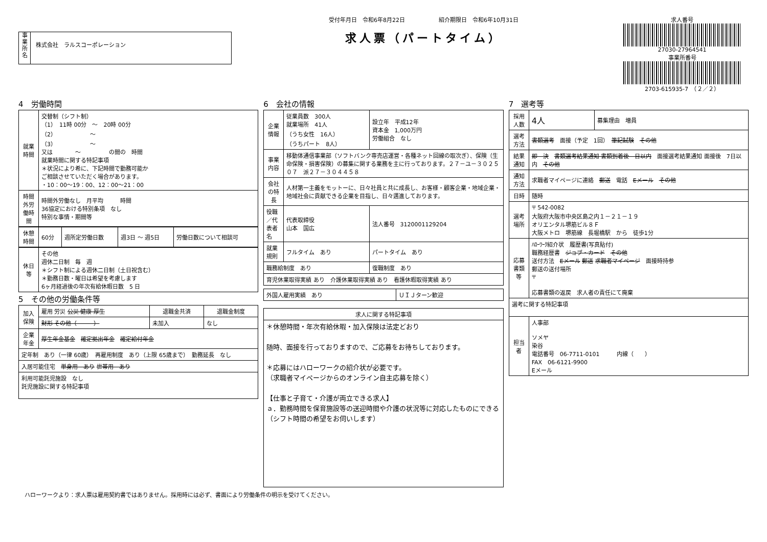事
業
所
名
株式会社　ラルスコーポレーション
受付年月日　令和6年8月22日　　　　　　紹介期限日　令和6年10月31日
求人票（パートタイム）
求人番号
27030-27964541
事業所番号
2703-615935-7　（２／２）
4　労働時間
| 就業時間 | 交替制（シフト制） （1） 11時 00分 ～ 20時 00分 （2） ～ （3） ～ 又は ～ の間の 時間 就業時間に関する特記事項 ＊状況により希に、下記時間で勤務可能か ご相談させていただく場合があります。 ・10：00～19：00、12：00～21：00 |
| 時間外労働時間 | 時間外労働なし 月平均 時間 36協定における特別条項 なし 特別な事情・期間等 |
| 休憩時間 | 60分 | 週所定労働日数 | 週3日 ～ 週5日 | 労働日数について相談可 |
| 休日等 | その他 週休二日制 毎 週 ＊シフト制による週休二日制（土日祝含む） ＊勤務日数・曜日は希望を考慮します 6ヶ月経過後の年次有給休暇日数 5 日 |
5　その他の労働条件等
| 加入保険 | 雇用 労災 公災 健康 厚生 | 退職金共済 | 退職金制度 |
| | 財形 その他（ ） | 未加入 | なし |
| 企業年金 | 厚生年金基金 確定拠出年金 確定給付年金 | | |
| 定年制 あり（一律 60歳） 再雇用制度 あり（上限 65歳まで） 勤務延長 なし | | | |
| 入居可能住宅 単身用 あり 世帯用 あり | | | |
| 利用可能託児施設 なし 託児施設に関する特記事項 | | | |
6　会社の情報
| 企業情報 | 従業員数 300人 就業場所 41人 （うち女性 16人） （うちパート 8人） | 設立年 平成12年 資本金 1,000万円 労働組合 なし |
| 事業内容 | 移動体通信事業部（ソフトバンク専売店運営・各種ネット回線の取次ぎ）、保険（生命保険・損害保険）の募集に関する業務を主に行っております。２７－ユ－３０２５０７ 派２７－３０４４５８ | |
| 会社の特長 | 人材第一主義をモットーに、日々社員と共に成長し、お客様・顧客企業・地域企業・地域社会に貢献できる企業を目指し、日々邁進しております。 | |
| 役職／代表者名 | 代表取締役 山本 国広 | 法人番号 3120001129204 |
| 就業規則 | フルタイム あり | パートタイム あり |
| 職務給制度 あり | | 復職制度 あり |
| 育児休業取得実績 あり 介護休業取得実績 あり 看護休暇取得実績 あり | | |
| 外国人雇用実績 あり | ＵＩＪターン歓迎 |
| 求人に関する特記事項 |
| --- |
| ＊休憩時間・年次有給休暇・加入保険は法定どおり 随時、面接を行っておりますので、ご応募をお待ちしております。 ＊応募にはハローワークの紹介状が必要です。 （求職者マイページからのオンライン自主応募を除く） 【仕事と子育て・介護が両立できる求人】 ａ．勤務時間を保育施設等の送迎時間や介護の状況等に対応したものにできる（シフト時間の希望をお伺いします） |
7　選考等
| 採用人数 | 4人 | 募集理由 増員 |
| 選考方法 | 書類選考 面接（予定 1回） 筆記試験 その他 | |
| 結果通知 | 即 決 書類選考結果通知 書類到着後 日以内 面接選考結果通知 面接後 7日以内 その他 | |
| 通知方法 | 求職者マイページに連絡 郵送 電話 Eメール その他 | |
| 日時 | 随時 | |
| 選考場所 | 〒 542-0082 大阪府大阪市中央区島之内１－２１－１９ オリエンタル堺筋ビル８Ｆ 大阪メトロ 堺筋線 長堀橋駅 から 徒歩1分 | |
| 応募書類等 | ﾊﾛｰﾜｰｸ紹介状 履歴書(写真貼付) 職務経歴書 ジョブ・カード その他 送付方法 Eメール 郵送 求職者マイページ 面接時持参 郵送の送付場所 〒 応募書類の返戻 求人者の責任にて廃棄 | |
| 選考に関する特記事項 | | |
| 担当者 | 人事部 ソメヤ 染谷 電話番号 06-7711-0101 内線（ ） FAX 06-6121-9900 Eメール | |
ハローワークより：求人票は雇用契約書ではありません。採用時には必ず、書面により労働条件の明示を受けてください。